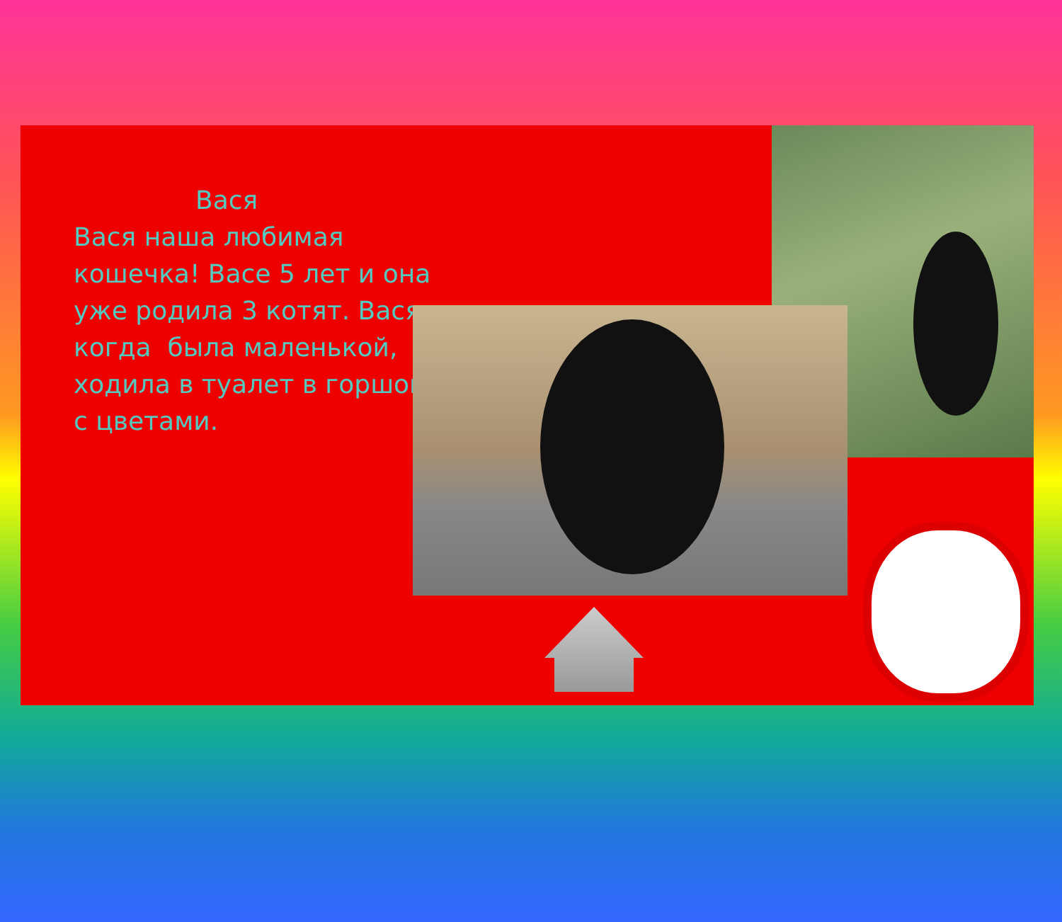Вася
Вася наша любимая кошечка! Васе 5 лет и она уже родила 3 котят. Вася, когда была маленькой, ходила в туалет в горшок с цветами.